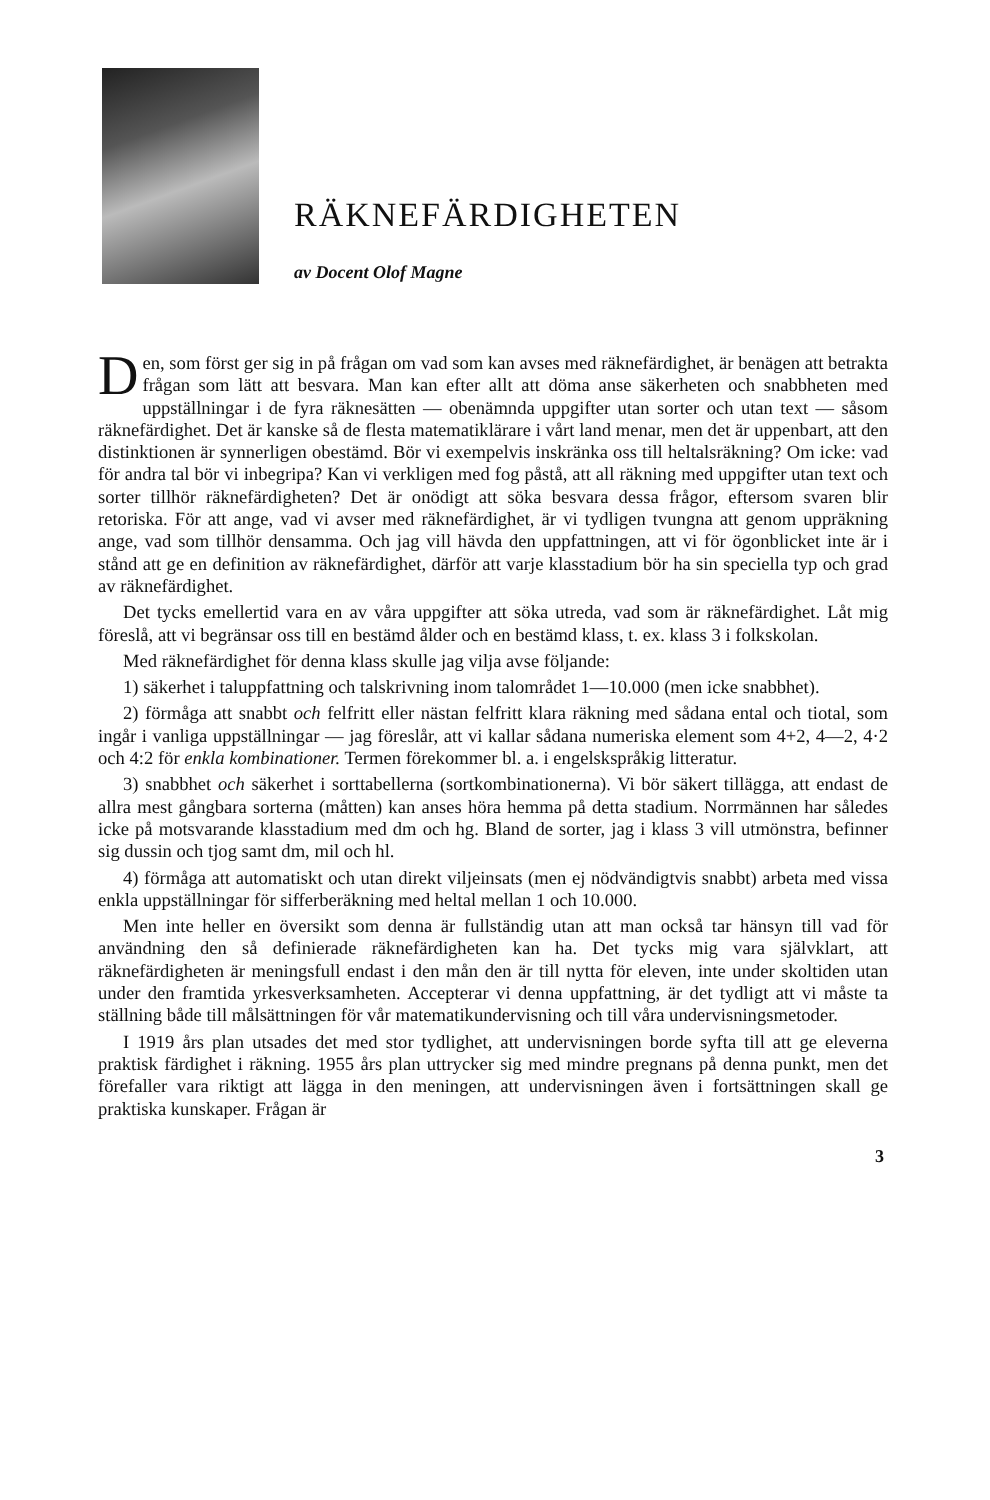RÄKNEFÄRDIGHETEN
av Docent Olof Magne
Den, som först ger sig in på frågan om vad som kan avses med räknefärdighet, är benägen att betrakta frågan som lätt att besvara. Man kan efter allt att döma anse säkerheten och snabbheten med uppställningar i de fyra räknesätten — obenämnda uppgifter utan sorter och utan text — såsom räknefärdighet. Det är kanske så de flesta matematiklärare i vårt land menar, men det är uppenbart, att den distinktionen är synnerligen obestämd. Bör vi exempelvis inskränka oss till heltalsräkning? Om icke: vad för andra tal bör vi inbegripa? Kan vi verkligen med fog påstå, att all räkning med uppgifter utan text och sorter tillhör räknefärdigheten? Det är onödigt att söka besvara dessa frågor, eftersom svaren blir retoriska. För att ange, vad vi avser med räknefärdighet, är vi tydligen tvungna att genom uppräkning ange, vad som tillhör densamma. Och jag vill hävda den uppfattningen, att vi för ögonblicket inte är i stånd att ge en definition av räknefärdighet, därför att varje klasstadium bör ha sin speciella typ och grad av räknefärdighet.
Det tycks emellertid vara en av våra uppgifter att söka utreda, vad som är räknefärdighet. Låt mig föreslå, att vi begränsar oss till en bestämd ålder och en bestämd klass, t. ex. klass 3 i folkskolan.
Med räknefärdighet för denna klass skulle jag vilja avse följande:
1) säkerhet i taluppfattning och talskrivning inom talområdet 1—10.000 (men icke snabbhet).
2) förmåga att snabbt och felfritt eller nästan felfritt klara räkning med sådana ental och tiotal, som ingår i vanliga uppställningar — jag föreslår, att vi kallar sådana numeriska element som 4+2, 4—2, 4·2 och 4:2 för enkla kombinationer. Termen förekommer bl. a. i engelskspråkig litteratur.
3) snabbhet och säkerhet i sorttabellerna (sortkombinationerna). Vi bör säkert tillägga, att endast de allra mest gångbara sorterna (måtten) kan anses höra hemma på detta stadium. Norrmännen har således icke på motsvarande klasstadium med dm och hg. Bland de sorter, jag i klass 3 vill utmönstra, befinner sig dussin och tjog samt dm, mil och hl.
4) förmåga att automatiskt och utan direkt viljeinsats (men ej nödvändigtvis snabbt) arbeta med vissa enkla uppställningar för sifferberäkning med heltal mellan 1 och 10.000.
Men inte heller en översikt som denna är fullständig utan att man också tar hänsyn till vad för användning den så definierade räknefärdigheten kan ha. Det tycks mig vara självklart, att räknefärdigheten är meningsfull endast i den mån den är till nytta för eleven, inte under skoltiden utan under den framtida yrkesverksamheten. Accepterar vi denna uppfattning, är det tydligt att vi måste ta ställning både till målsättningen för vår matematikundervisning och till våra undervisningsmetoder.
I 1919 års plan utsades det med stor tydlighet, att undervisningen borde syfta till att ge eleverna praktisk färdighet i räkning. 1955 års plan uttrycker sig med mindre pregnans på denna punkt, men det förefaller vara riktigt att lägga in den meningen, att undervisningen även i fortsättningen skall ge praktiska kunskaper. Frågan är
3